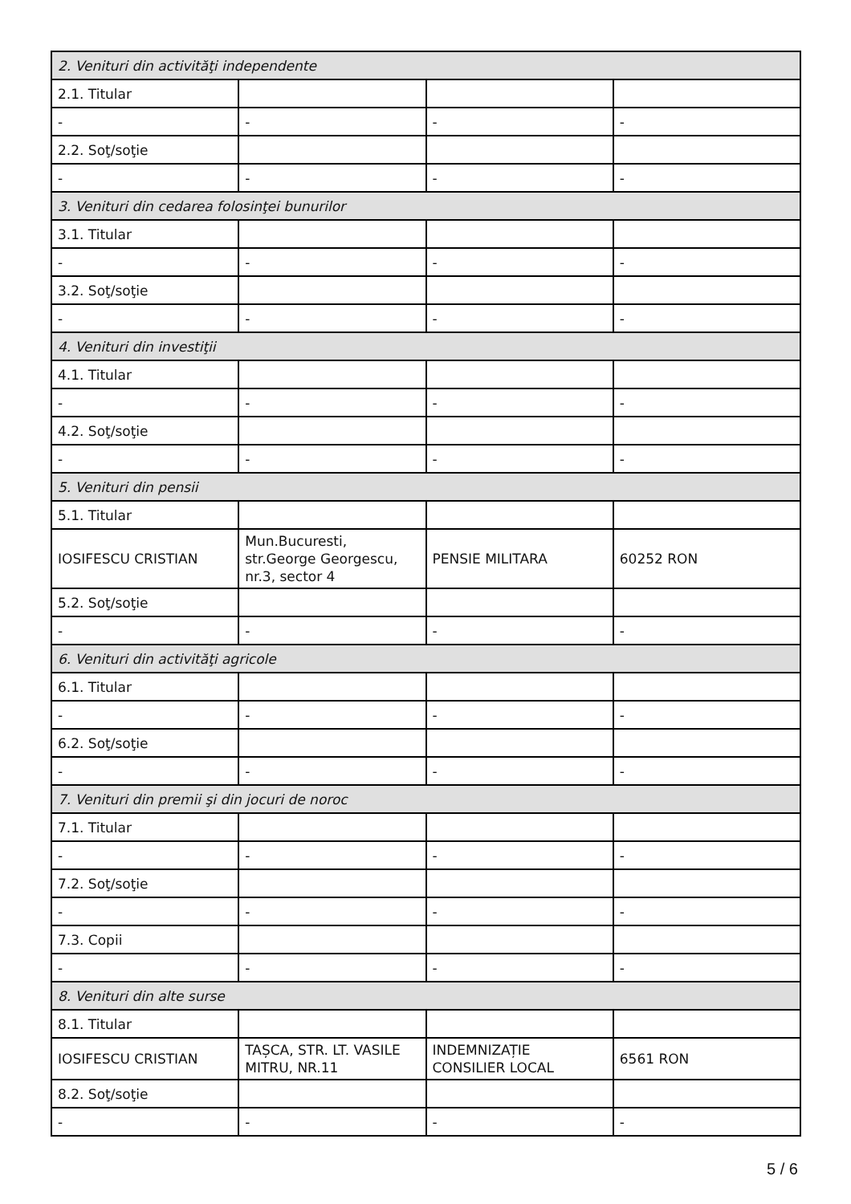| 2. Venituri din activităţi independente | | | |
| 2.1. Titular | | | |
| - | - | - | - |
| 2.2. Soţ/soţie | | | |
| - | - | - | - |
| 3. Venituri din cedarea folosinţei bunurilor | | | |
| 3.1. Titular | | | |
| - | - | - | - |
| 3.2. Soţ/soţie | | | |
| - | - | - | - |
| 4. Venituri din investiţii | | | |
| 4.1. Titular | | | |
| - | - | - | - |
| 4.2. Soţ/soţie | | | |
| - | - | - | - |
| 5. Venituri din pensii | | | |
| 5.1. Titular | | | |
| IOSIFESCU CRISTIAN | Mun.Bucuresti, str.George Georgescu, nr.3, sector 4 | PENSIE MILITARA | 60252 RON |
| 5.2. Soţ/soţie | | | |
| - | - | - | - |
| 6. Venituri din activităţi agricole | | | |
| 6.1. Titular | | | |
| - | - | - | - |
| 6.2. Soţ/soţie | | | |
| - | - | - | - |
| 7. Venituri din premii şi din jocuri de noroc | | | |
| 7.1. Titular | | | |
| - | - | - | - |
| 7.2. Soţ/soţie | | | |
| - | - | - | - |
| 7.3. Copii | | | |
| - | - | - | - |
| 8. Venituri din alte surse | | | |
| 8.1. Titular | | | |
| IOSIFESCU CRISTIAN | TAȘCA, STR. LT. VASILE MITRU, NR.11 | INDEMNIZAȚIE CONSILIER LOCAL | 6561 RON |
| 8.2. Soţ/soţie | | | |
| - | - | - | - |
5 / 6